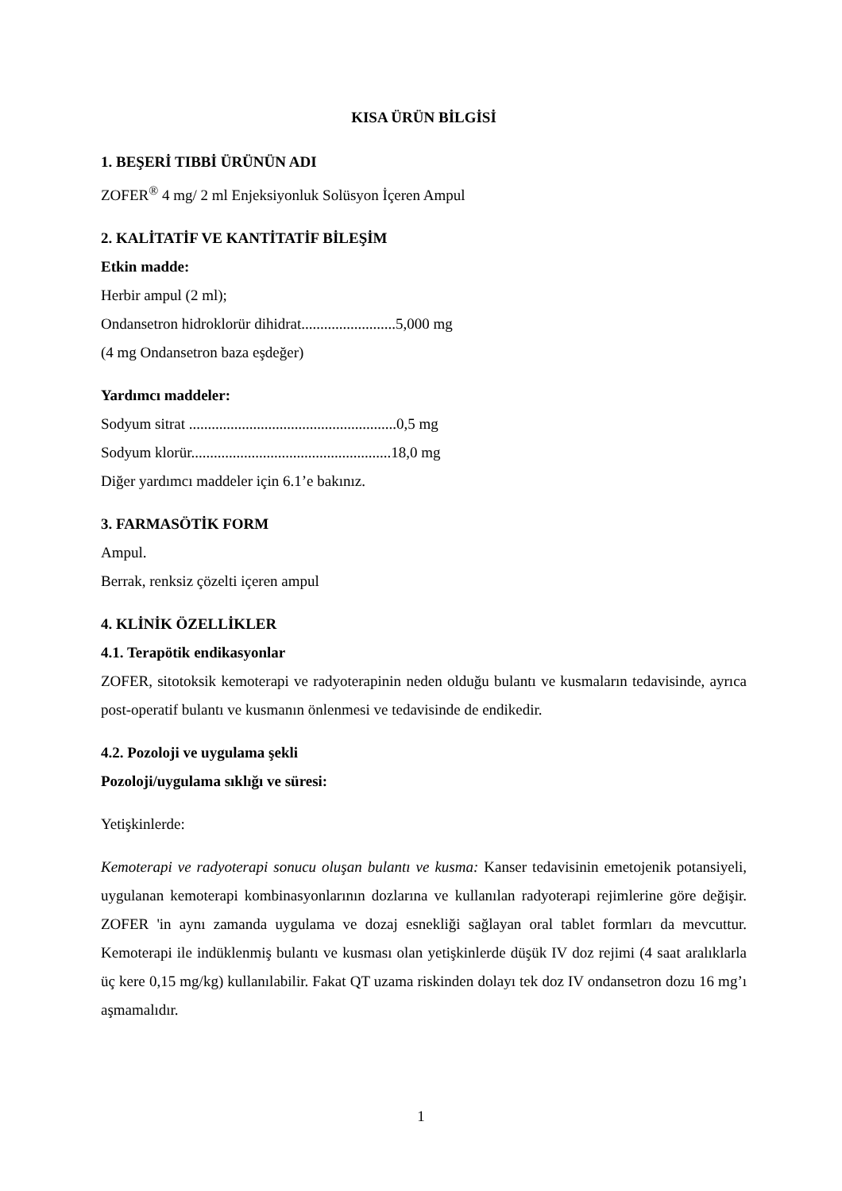KISA ÜRÜN BİLGİSİ
1. BEŞERİ TIBBİ ÜRÜNÜN ADI
ZOFER<sup>®</sup> 4 mg/ 2 ml Enjeksiyonluk Solüsyon İçeren Ampul
2. KALİTATİF VE KANTİTATİF BİLEŞİM
Etkin madde:
Herbir ampul (2 ml);
Ondansetron hidroklorür dihidrat.........................5,000 mg
(4 mg Ondansetron baza eşdeğer)
Yardımcı maddeler:
Sodyum sitrat .......................................................0,5 mg
Sodyum klorür.....................................................18,0 mg
Diğer yardımcı maddeler için 6.1’e bakınız.
3. FARMASÖTİK FORM
Ampul.
Berrak, renksiz çözelti içeren ampul
4. KLİNİK ÖZELLİKLER
4.1. Terapötik endikasyonlar
ZOFER, sitotoksik kemoterapi ve radyoterapinin neden olduğu bulantı ve kusmaların tedavisinde, ayrıca post-operatif bulantı ve kusmanın önlenmesi ve tedavisinde de endikedir.
4.2. Pozoloji ve uygulama şekli
Pozoloji/uygulama sıklığı ve süresi:
Yetişkinlerde:
Kemoterapi ve radyoterapi sonucu oluşan bulantı ve kusma: Kanser tedavisinin emetojenik potansiyeli, uygulanan kemoterapi kombinasyonlarının dozlarına ve kullanılan radyoterapi rejimlerine göre değişir. ZOFER 'in aynı zamanda uygulama ve dozaj esnekliği sağlayan oral tablet formları da mevcuttur. Kemoterapi ile indüklenmiş bulantı ve kusması olan yetişkinlerde düşük IV doz rejimi (4 saat aralıklarla üç kere 0,15 mg/kg) kullanılabilir. Fakat QT uzama riskinden dolayı tek doz IV ondansetron dozu 16 mg’ı aşmamalıdır.
1